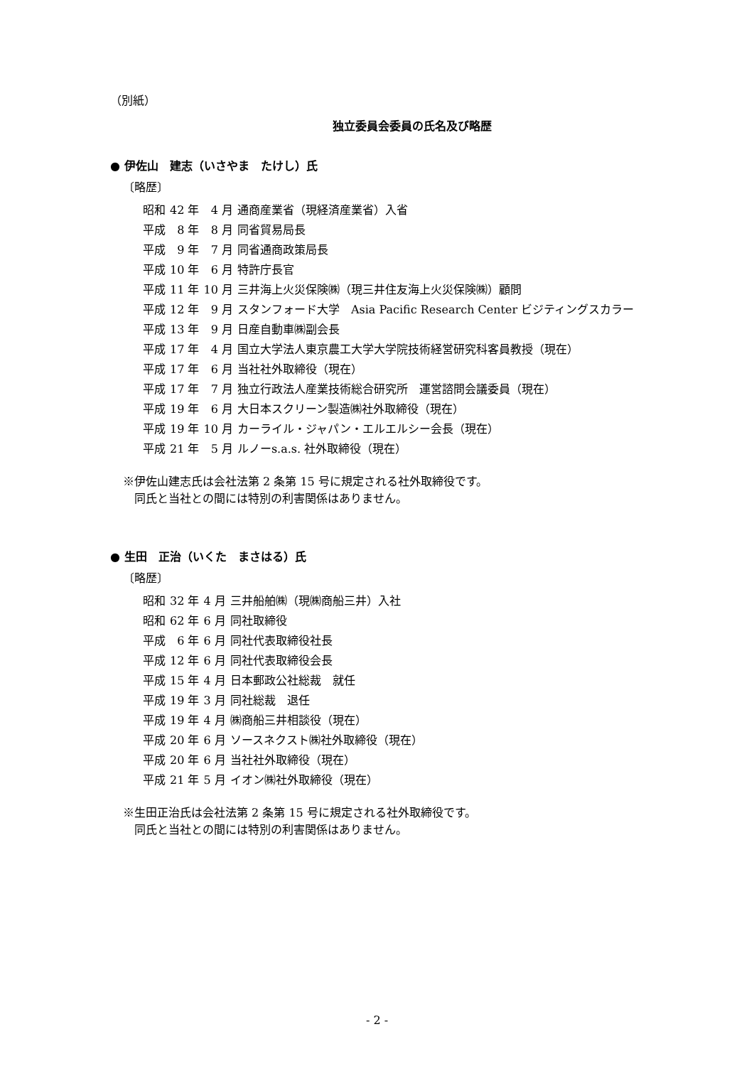（別紙）
独立委員会委員の氏名及び略歴
● 伊佐山　建志（いさやま　たけし）氏
〔略歴〕
| 昭和 | 42 年 | 4 月 | 通商産業省（現経済産業省）入省 |
| 平成 | 8 年 | 8 月 | 同省貿易局長 |
| 平成 | 9 年 | 7 月 | 同省通商政策局長 |
| 平成 | 10 年 | 6 月 | 特許庁長官 |
| 平成 | 11 年 | 10 月 | 三井海上火災保険㈱（現三井住友海上火災保険㈱）顧問 |
| 平成 | 12 年 | 9 月 | スタンフォード大学 Asia Pacific Research Center ビジティングスカラー |
| 平成 | 13 年 | 9 月 | 日産自動車㈱副会長 |
| 平成 | 17 年 | 4 月 | 国立大学法人東京農工大学大学院技術経営研究科客員教授（現在） |
| 平成 | 17 年 | 6 月 | 当社社外取締役（現在） |
| 平成 | 17 年 | 7 月 | 独立行政法人産業技術総合研究所 運営諮問会議委員（現在） |
| 平成 | 19 年 | 6 月 | 大日本スクリーン製造㈱社外取締役（現在） |
| 平成 | 19 年 | 10 月 | カーライル・ジャパン・エルエルシー会長（現在） |
| 平成 | 21 年 | 5 月 | ルノーs.a.s. 社外取締役（現在） |
※伊佐山建志氏は会社法第 2 条第 15 号に規定される社外取締役です。
　同氏と当社との間には特別の利害関係はありません。
● 生田　正治（いくた　まさはる）氏
〔略歴〕
| 昭和 | 32 年 | 4 月 | 三井船舶㈱（現㈱商船三井）入社 |
| 昭和 | 62 年 | 6 月 | 同社取締役 |
| 平成 | 6 年 | 6 月 | 同社代表取締役社長 |
| 平成 | 12 年 | 6 月 | 同社代表取締役会長 |
| 平成 | 15 年 | 4 月 | 日本郵政公社総裁 就任 |
| 平成 | 19 年 | 3 月 | 同社総裁 退任 |
| 平成 | 19 年 | 4 月 | ㈱商船三井相談役（現在） |
| 平成 | 20 年 | 6 月 | ソースネクスト㈱社外取締役（現在） |
| 平成 | 20 年 | 6 月 | 当社社外取締役（現在） |
| 平成 | 21 年 | 5 月 | イオン㈱社外取締役（現在） |
※生田正治氏は会社法第 2 条第 15 号に規定される社外取締役です。
　同氏と当社との間には特別の利害関係はありません。
- 2 -